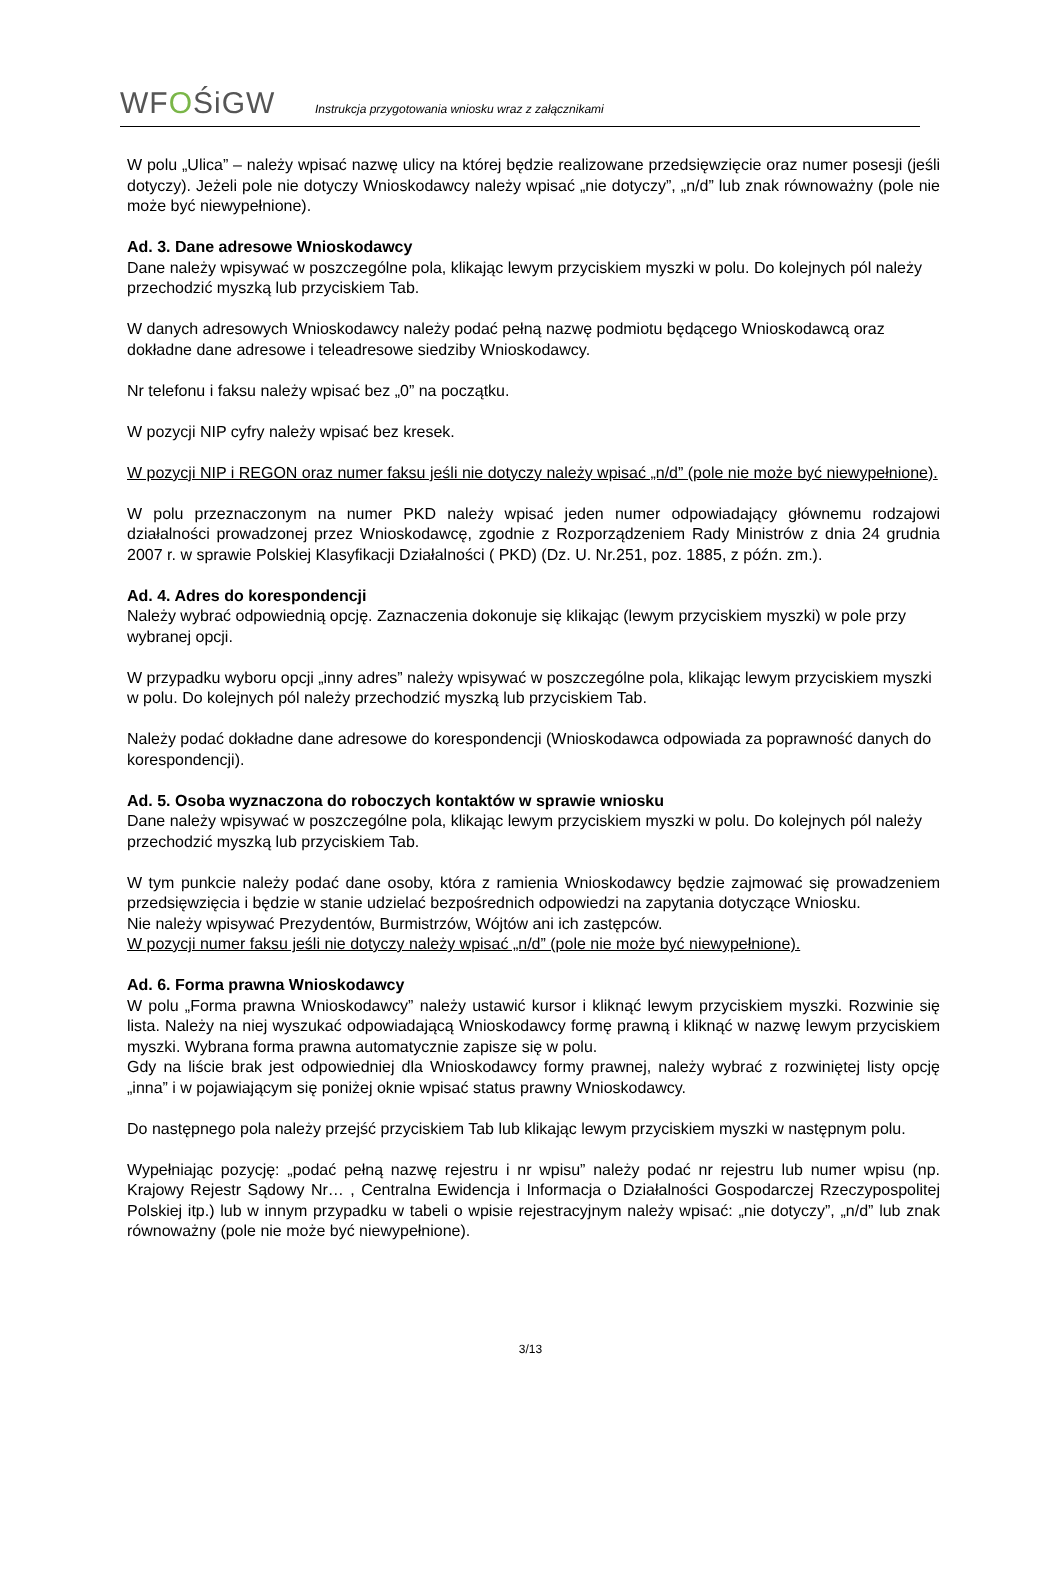WFOŚiGW
Instrukcja przygotowania wniosku wraz z załącznikami
W polu „Ulica” – należy wpisać nazwę ulicy na której będzie realizowane przedsięwzięcie oraz numer posesji (jeśli dotyczy). Jeżeli pole nie dotyczy Wnioskodawcy należy wpisać „nie dotyczy”, „n/d” lub znak równoważny (pole nie może być niewypełnione).
Ad. 3. Dane adresowe Wnioskodawcy
Dane należy wpisywać w poszczególne pola, klikając lewym przyciskiem myszki w polu. Do kolejnych pól należy przechodzić myszką lub przyciskiem Tab.
W danych adresowych Wnioskodawcy należy podać pełną nazwę podmiotu będącego Wnioskodawcą oraz dokładne dane adresowe i teleadresowe siedziby Wnioskodawcy.
Nr telefonu i faksu należy wpisać bez „0” na początku.
W pozycji NIP cyfry należy wpisać bez kresek.
W pozycji NIP i REGON oraz numer faksu jeśli nie dotyczy należy wpisać „n/d” (pole nie może być niewypełnione).
W polu przeznaczonym na numer PKD należy wpisać jeden numer odpowiadający głównemu rodzajowi działalności prowadzonej przez Wnioskodawcę, zgodnie z Rozporządzeniem Rady Ministrów z dnia 24 grudnia 2007 r. w sprawie Polskiej Klasyfikacji Działalności ( PKD) (Dz. U. Nr.251, poz. 1885, z późn. zm.).
Ad. 4. Adres do korespondencji
Należy wybrać odpowiednią opcję. Zaznaczenia dokonuje się klikając (lewym przyciskiem myszki) w pole przy wybranej opcji.
W przypadku wyboru opcji „inny adres” należy wpisywać w poszczególne pola, klikając lewym przyciskiem myszki w polu. Do kolejnych pól należy przechodzić myszką lub przyciskiem Tab.
Należy podać dokładne dane adresowe do korespondencji (Wnioskodawca odpowiada za poprawność danych do korespondencji).
Ad. 5. Osoba wyznaczona do roboczych kontaktów w sprawie wniosku
Dane należy wpisywać w poszczególne pola, klikając lewym przyciskiem myszki w polu. Do kolejnych pól należy przechodzić myszką lub przyciskiem Tab.
W tym punkcie należy podać dane osoby, która z ramienia Wnioskodawcy będzie zajmować się prowadzeniem przedsięwzięcia i będzie w stanie udzielać bezpośrednich odpowiedzi na zapytania dotyczące Wniosku.
Nie należy wpisywać Prezydentów, Burmistrzów, Wójtów ani ich zastępców.
W pozycji numer faksu jeśli nie dotyczy należy wpisać „n/d” (pole nie może być niewypełnione).
Ad. 6. Forma prawna Wnioskodawcy
W polu „Forma prawna Wnioskodawcy” należy ustawić kursor i kliknąć lewym przyciskiem myszki. Rozwinie się lista. Należy na niej wyszukać odpowiadającą Wnioskodawcy formę prawną i kliknąć w nazwę lewym przyciskiem myszki. Wybrana forma prawna automatycznie zapisze się w polu.
Gdy na liście brak jest odpowiedniej dla Wnioskodawcy formy prawnej, należy wybrać z rozwiniętej listy opcję „inna” i w pojawiającym się poniżej oknie wpisać status prawny Wnioskodawcy.
Do następnego pola należy przejść przyciskiem Tab lub klikając lewym przyciskiem myszki w następnym polu.
Wypełniając pozycję: „podać pełną nazwę rejestru i nr wpisu” należy podać nr rejestru lub numer wpisu (np. Krajowy Rejestr Sądowy Nr… , Centralna Ewidencja i Informacja o Działalności Gospodarczej Rzeczypospolitej Polskiej itp.) lub w innym przypadku w tabeli o wpisie rejestracyjnym należy wpisać: „nie dotyczy”, „n/d” lub znak równoważny (pole nie może być niewypełnione).
3/13